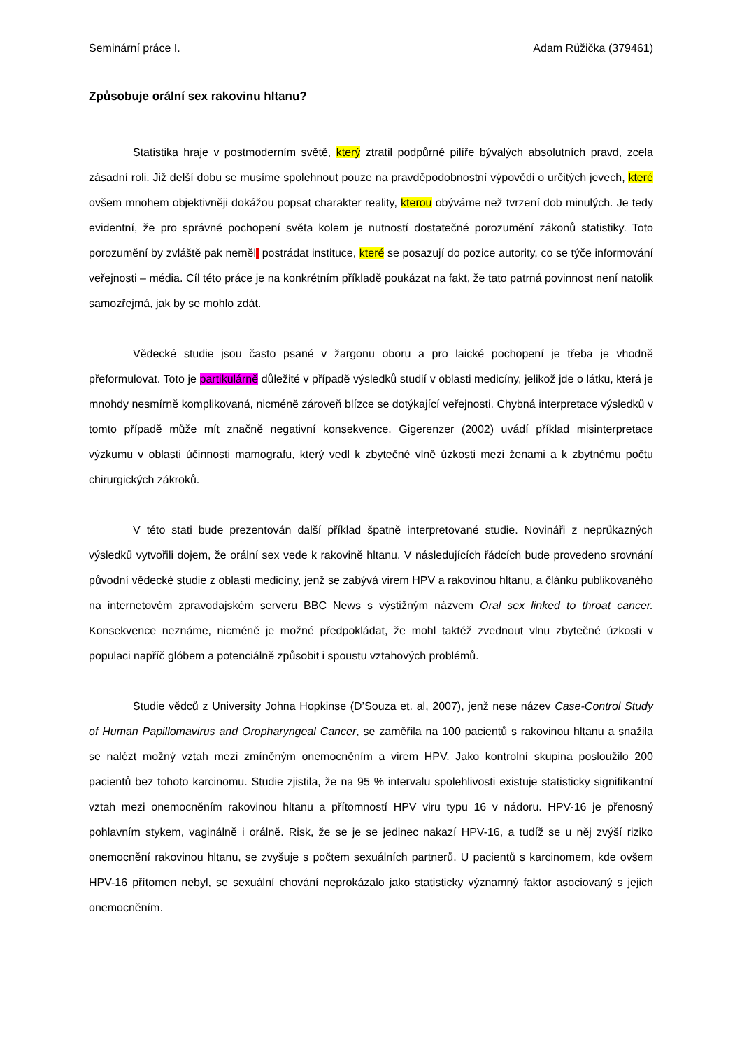Seminární práce I. Adam Růžička (379461)
Způsobuje orální sex rakovinu hltanu?
Statistika hraje v postmoderním světě, který ztratil podpůrné pilíře bývalých absolutních pravd, zcela zásadní roli. Již delší dobu se musíme spolehnout pouze na pravděpodobnostní výpovědi o určitých jevech, které ovšem mnohem objektivněji dokážou popsat charakter reality, kterou obýváme než tvrzení dob minulých. Je tedy evidentní, že pro správné pochopení světa kolem je nutností dostatečné porozumění zákonů statistiky. Toto porozumění by zvláště pak neměl postrádat instituce, které se posazují do pozice autority, co se týče informování veřejnosti – média. Cíl této práce je na konkrétním příkladě poukázat na fakt, že tato patrná povinnost není natolik samozřejmá, jak by se mohlo zdát.
Vědecké studie jsou často psané v žargonu oboru a pro laické pochopení je třeba je vhodně přeformulovat. Toto je partikulárně důležité v případě výsledků studií v oblasti medicíny, jelikož jde o látku, která je mnohdy nesmírně komplikovaná, nicméně zároveň blízce se dotýkající veřejnosti. Chybná interpretace výsledků v tomto případě může mít značně negativní konsekvence. Gigerenzer (2002) uvádí příklad misinterpretace výzkumu v oblasti účinnosti mamografu, který vedl k zbytečné vlně úzkosti mezi ženami a k zbytnému počtu chirurgických zákroků.
V této stati bude prezentován další příklad špatně interpretované studie. Novináři z neprůkazných výsledků vytvořili dojem, že orální sex vede k rakovině hltanu. V následujících řádcích bude provedeno srovnání původní vědecké studie z oblasti medicíny, jenž se zabývá virem HPV a rakovinou hltanu, a článku publikovaného na internetovém zpravodajském serveru BBC News s výstižným názvem Oral sex linked to throat cancer. Konsekvence neznáme, nicméně je možné předpokládat, že mohl taktéž zvednout vlnu zbytečné úzkosti v populaci napříč glóbem a potenciálně způsobit i spoustu vztahových problémů.
Studie vědců z University Johna Hopkinse (D’Souza et. al, 2007), jenž nese název Case-Control Study of Human Papillomavirus and Oropharyngeal Cancer, se zaměřila na 100 pacientů s rakovinou hltanu a snažila se nalézt možný vztah mezi zmíněným onemocněním a virem HPV. Jako kontrolní skupina posloužilo 200 pacientů bez tohoto karcinomu. Studie zjistila, že na 95 % intervalu spolehlivosti existuje statisticky signifikantní vztah mezi onemocněním rakovinou hltanu a přítomností HPV viru typu 16 v nádoru. HPV-16 je přenosný pohlavním stykem, vaginálně i orálně. Risk, že se je se jedinec nakazí HPV-16, a tudíž se u něj zvýší riziko onemocnění rakovinou hltanu, se zvyšuje s počtem sexuálních partnerů. U pacientů s karcinomem, kde ovšem HPV-16 přítomen nebyl, se sexuální chování neprokázalo jako statisticky významný faktor asociovaný s jejich onemocněním.